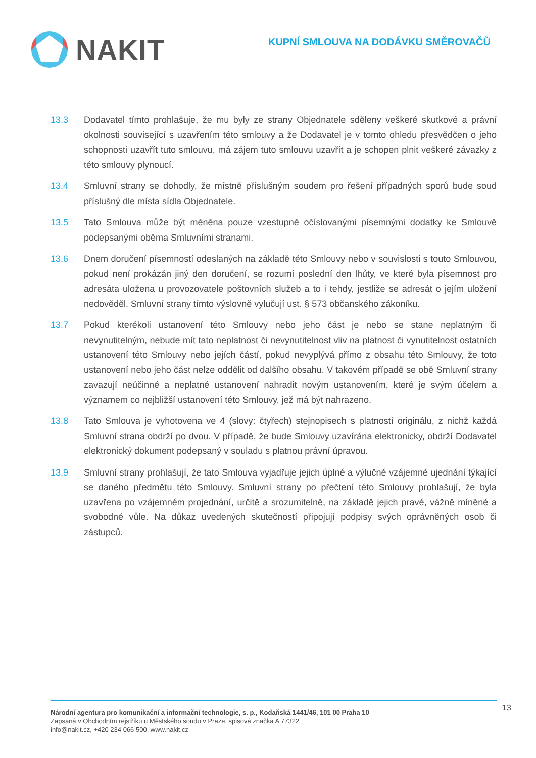NAKIT
KUPNÍ SMLOUVA NA DODÁVKU SMĚROVAČŮ
13.3 Dodavatel tímto prohlašuje, že mu byly ze strany Objednatele sděleny veškeré skutkové a právní okolnosti související s uzavřením této smlouvy a že Dodavatel je v tomto ohledu přesvědčen o jeho schopnosti uzavřít tuto smlouvu, má zájem tuto smlouvu uzavřít a je schopen plnit veškeré závazky z této smlouvy plynoucí.
13.4 Smluvní strany se dohodly, že místně příslušným soudem pro řešení případných sporů bude soud příslušný dle místa sídla Objednatele.
13.5 Tato Smlouva může být měněna pouze vzestupně očíslovanými písemnými dodatky ke Smlouvě podepsanými oběma Smluvními stranami.
13.6 Dnem doručení písemností odeslaných na základě této Smlouvy nebo v souvislosti s touto Smlouvou, pokud není prokázán jiný den doručení, se rozumí poslední den lhůty, ve které byla písemnost pro adresáta uložena u provozovatele poštovních služeb a to i tehdy, jestliže se adresát o jejím uložení nedověděl. Smluvní strany tímto výslovně vylučují ust. § 573 občanského zákoníku.
13.7 Pokud kterékoli ustanovení této Smlouvy nebo jeho část je nebo se stane neplatným či nevynutitelným, nebude mít tato neplatnost či nevynutitelnost vliv na platnost či vynutitelnost ostatních ustanovení této Smlouvy nebo jejích částí, pokud nevyplývá přímo z obsahu této Smlouvy, že toto ustanovení nebo jeho část nelze oddělit od dalšího obsahu. V takovém případě se obě Smluvní strany zavazují neúčinné a neplatné ustanovení nahradit novým ustanovením, které je svým účelem a významem co nejbližší ustanovení této Smlouvy, jež má být nahrazeno.
13.8 Tato Smlouva je vyhotovena ve 4 (slovy: čtyřech) stejnopisech s platností originálu, z nichž každá Smluvní strana obdrží po dvou. V případě, že bude Smlouvy uzavírána elektronicky, obdrží Dodavatel elektronický dokument podepsaný v souladu s platnou právní úpravou.
13.9 Smluvní strany prohlašují, že tato Smlouva vyjadřuje jejich úplné a výlučné vzájemné ujednání týkající se daného předmětu této Smlouvy. Smluvní strany po přečtení této Smlouvy prohlašují, že byla uzavřena po vzájemném projednání, určitě a srozumitelně, na základě jejich pravé, vážně míněné a svobodné vůle. Na důkaz uvedených skutečností připojují podpisy svých oprávněných osob či zástupců.
Národní agentura pro komunikační a informační technologie, s. p., Kodaňská 1441/46, 101 00 Praha 10
Zapsaná v Obchodním rejstříku u Městského soudu v Praze, spisová značka A 77322
info@nakit.cz, +420 234 066 500, www.nakit.cz
13